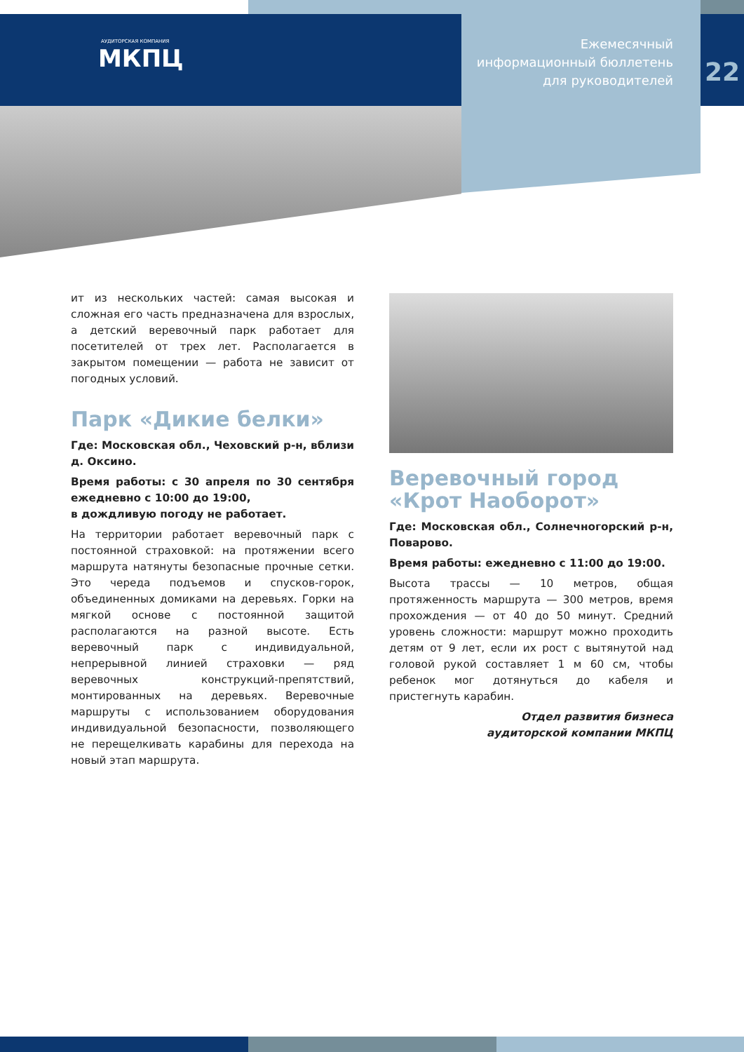АУДИТОРСКАЯ КОМПАНИЯ
МКПЦ
Ежемесячный
информационный бюллетень
для руководителей
22
ит из нескольких частей: самая высокая и сложная его часть предназначена для взрослых, а детский веревочный парк работает для посетителей от трех лет. Располагается в закрытом помещении — работа не зависит от погодных условий.
Парк «Дикие белки»
Где: Московская обл., Чеховский р-н, вблизи д. Оксино.
Время работы: с 30 апреля по 30 сентября ежедневно с 10:00 до 19:00,
в дождливую погоду не работает.
На территории работает веревочный парк с постоянной страховкой: на протяжении всего маршрута натянуты безопасные прочные сетки. Это череда подъемов и спусков-горок, объединенных домиками на деревьях. Горки на мягкой основе с постоянной защитой располагаются на разной высоте. Есть веревочный парк с индивидуальной, непрерывной линией страховки — ряд веревочных конструкций-препятствий, монтированных на деревьях. Веревочные маршруты с использованием оборудования индивидуальной безопасности, позволяющего не перещелкивать карабины для перехода на новый этап маршрута.
Веревочный город «Крот Наоборот»
Где: Московская обл., Солнечногорский р-н, Поварово.
Время работы: ежедневно с 11:00 до 19:00.
Высота трассы — 10 метров, общая протяженность маршрута — 300 метров, время прохождения — от 40 до 50 минут. Средний уровень сложности: маршрут можно проходить детям от 9 лет, если их рост с вытянутой над головой рукой составляет 1 м 60 см, чтобы ребенок мог дотянуться до кабеля и пристегнуть карабин.
Отдел развития бизнеса
аудиторской компании МКПЦ